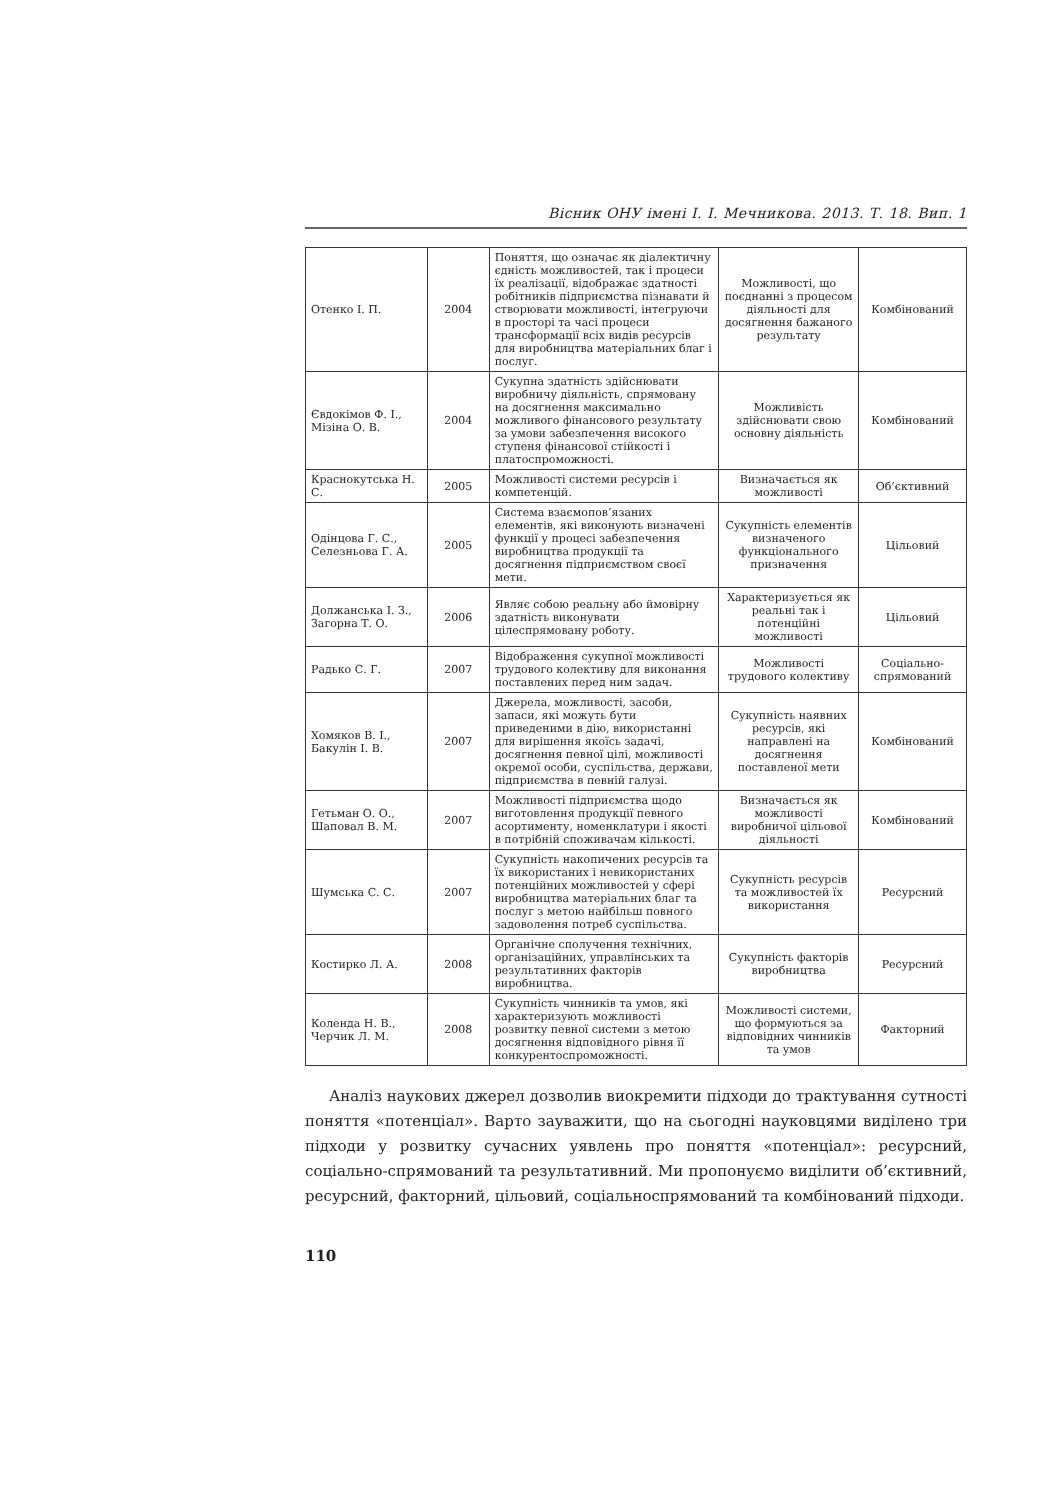Вісник ОНУ імені І. І. Мечникова. 2013. Т. 18. Вип. 1
| Отенко І. П. | 2004 | Поняття, що означає як діалектичну єдність можливостей, так і процеси їх реалізації, відображає здатності робітників підприємства пізнавати й створювати можливості, інтегруючи в просторі та часі процеси трансформації всіх видів ресурсів для виробництва матеріальних благ і послуг. | Можливості, що поєднанні з процесом діяльності для досягнення бажаного результату | Комбінований |
| Євдокімов Ф. І., Мізіна О. В. | 2004 | Сукупна здатність здійснювати виробничу діяльність, спрямовану на досягнення максимально можливого фінансового результату за умови забезпечення високого ступеня фінансової стійкості і платоспроможності. | Можливість здійснювати свою основну діяльність | Комбінований |
| Краснокутська Н. С. | 2005 | Можливості системи ресурсів і компетенцій. | Визначається як можливості | Об’єктивний |
| Одінцова Г. С., Селезньова Г. А. | 2005 | Система взаємопов’язаних елементів, які виконують визначені функції у процесі забезпечення виробництва продукції та досягнення підприємством своєї мети. | Сукупність елементів визначеного функціонального призначення | Цільовий |
| Должанська І. З., Загорна Т. О. | 2006 | Являє собою реальну або ймовірну здатність виконувати цілеспрямовану роботу. | Характеризується як реальні так і потенційні можливості | Цільовий |
| Радько С. Г. | 2007 | Відображення сукупної можливості трудового колективу для виконання поставлених перед ним задач. | Можливості трудового колективу | Соціально-спрямований |
| Хомяков В. І., Бакулін І. В. | 2007 | Джерела, можливості, засоби, запаси, які можуть бути приведеними в дію, використанні для вирішення якоїсь задачі, досягнення певної цілі, можливості окремої особи, суспільства, держави, підприємства в певній галузі. | Сукупність наявних ресурсів, які направлені на досягнення поставленої мети | Комбінований |
| Гетьман О. О., Шаповал В. М. | 2007 | Можливості підприємства щодо виготовлення продукції певного асортименту, номенклатури і якості в потрібній споживачам кількості. | Визначається як можливості виробничої цільової діяльності | Комбінований |
| Шумська С. С. | 2007 | Сукупність накопичених ресурсів та їх використаних і невикористаних потенційних можливостей у сфері виробництва матеріальних благ та послуг з метою найбільш повного задоволення потреб суспільства. | Сукупність ресурсів та можливостей їх використання | Ресурсний |
| Костирко Л. А. | 2008 | Органічне сполучення технічних, організаційних, управлінських та результативних факторів виробництва. | Сукупність факторів виробництва | Ресурсний |
| Коленда Н. В., Черчик Л. М. | 2008 | Сукупність чинників та умов, які характеризують можливості розвитку певної системи з метою досягнення відповідного рівня її конкурентоспроможності. | Можливості системи, що формуються за відповідних чинників та умов | Факторний |
Аналіз наукових джерел дозволив виокремити підходи до трактування сутності поняття «потенціал». Варто зауважити, що на сьогодні науковцями виділено три підходи у розвитку сучасних уявлень про поняття «потенціал»: ресурсний, соціально-спрямований та результативний. Ми пропонуємо виділити об’єктивний, ресурсний, факторний, цільовий, соціальноспрямований та комбінований підходи.
110